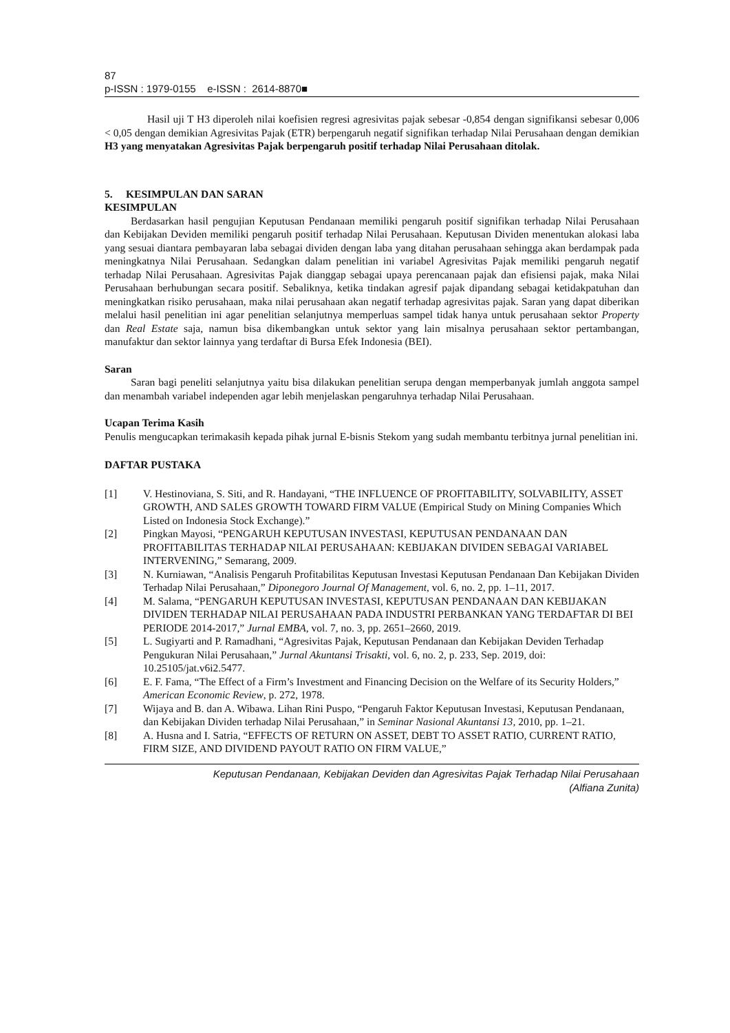87
p-ISSN : 1979-0155 e-ISSN : 2614-8870■
Hasil uji T H3 diperoleh nilai koefisien regresi agresivitas pajak sebesar -0,854 dengan signifikansi sebesar 0,006 < 0,05 dengan demikian Agresivitas Pajak (ETR) berpengaruh negatif signifikan terhadap Nilai Perusahaan dengan demikian H3 yang menyatakan Agresivitas Pajak berpengaruh positif terhadap Nilai Perusahaan ditolak.
5. KESIMPULAN DAN SARAN
KESIMPULAN
Berdasarkan hasil pengujian Keputusan Pendanaan memiliki pengaruh positif signifikan terhadap Nilai Perusahaan dan Kebijakan Deviden memiliki pengaruh positif terhadap Nilai Perusahaan. Keputusan Dividen menentukan alokasi laba yang sesuai diantara pembayaran laba sebagai dividen dengan laba yang ditahan perusahaan sehingga akan berdampak pada meningkatnya Nilai Perusahaan. Sedangkan dalam penelitian ini variabel Agresivitas Pajak memiliki pengaruh negatif terhadap Nilai Perusahaan. Agresivitas Pajak dianggap sebagai upaya perencanaan pajak dan efisiensi pajak, maka Nilai Perusahaan berhubungan secara positif. Sebaliknya, ketika tindakan agresif pajak dipandang sebagai ketidakpatuhan dan meningkatkan risiko perusahaan, maka nilai perusahaan akan negatif terhadap agresivitas pajak. Saran yang dapat diberikan melalui hasil penelitian ini agar penelitian selanjutnya memperluas sampel tidak hanya untuk perusahaan sektor Property dan Real Estate saja, namun bisa dikembangkan untuk sektor yang lain misalnya perusahaan sektor pertambangan, manufaktur dan sektor lainnya yang terdaftar di Bursa Efek Indonesia (BEI).
Saran
Saran bagi peneliti selanjutnya yaitu bisa dilakukan penelitian serupa dengan memperbanyak jumlah anggota sampel dan menambah variabel independen agar lebih menjelaskan pengaruhnya terhadap Nilai Perusahaan.
Ucapan Terima Kasih
Penulis mengucapkan terimakasih kepada pihak jurnal E-bisnis Stekom yang sudah membantu terbitnya jurnal penelitian ini.
DAFTAR PUSTAKA
[1] V. Hestinoviana, S. Siti, and R. Handayani, “THE INFLUENCE OF PROFITABILITY, SOLVABILITY, ASSET GROWTH, AND SALES GROWTH TOWARD FIRM VALUE (Empirical Study on Mining Companies Which Listed on Indonesia Stock Exchange).”
[2] Pingkan Mayosi, “PENGARUH KEPUTUSAN INVESTASI, KEPUTUSAN PENDANAAN DAN PROFITABILITAS TERHADAP NILAI PERUSAHAAN: KEBIJAKAN DIVIDEN SEBAGAI VARIABEL INTERVENING,” Semarang, 2009.
[3] N. Kurniawan, “Analisis Pengaruh Profitabilitas Keputusan Investasi Keputusan Pendanaan Dan Kebijakan Dividen Terhadap Nilai Perusahaan,” Diponegoro Journal Of Management, vol. 6, no. 2, pp. 1–11, 2017.
[4] M. Salama, “PENGARUH KEPUTUSAN INVESTASI, KEPUTUSAN PENDANAAN DAN KEBIJAKAN DIVIDEN TERHADAP NILAI PERUSAHAAN PADA INDUSTRI PERBANKAN YANG TERDAFTAR DI BEI PERIODE 2014-2017,” Jurnal EMBA, vol. 7, no. 3, pp. 2651–2660, 2019.
[5] L. Sugiyarti and P. Ramadhani, “Agresivitas Pajak, Keputusan Pendanaan dan Kebijakan Deviden Terhadap Pengukuran Nilai Perusahaan,” Jurnal Akuntansi Trisakti, vol. 6, no. 2, p. 233, Sep. 2019, doi: 10.25105/jat.v6i2.5477.
[6] E. F. Fama, “The Effect of a Firm’s Investment and Financing Decision on the Welfare of its Security Holders,” American Economic Review, p. 272, 1978.
[7] Wijaya and B. dan A. Wibawa. Lihan Rini Puspo, “Pengaruh Faktor Keputusan Investasi, Keputusan Pendanaan, dan Kebijakan Dividen terhadap Nilai Perusahaan,” in Seminar Nasional Akuntansi 13, 2010, pp. 1–21.
[8] A. Husna and I. Satria, “EFFECTS OF RETURN ON ASSET, DEBT TO ASSET RATIO, CURRENT RATIO, FIRM SIZE, AND DIVIDEND PAYOUT RATIO ON FIRM VALUE,”
Keputusan Pendanaan, Kebijakan Deviden dan Agresivitas Pajak Terhadap Nilai Perusahaan
(Alfiana Zunita)